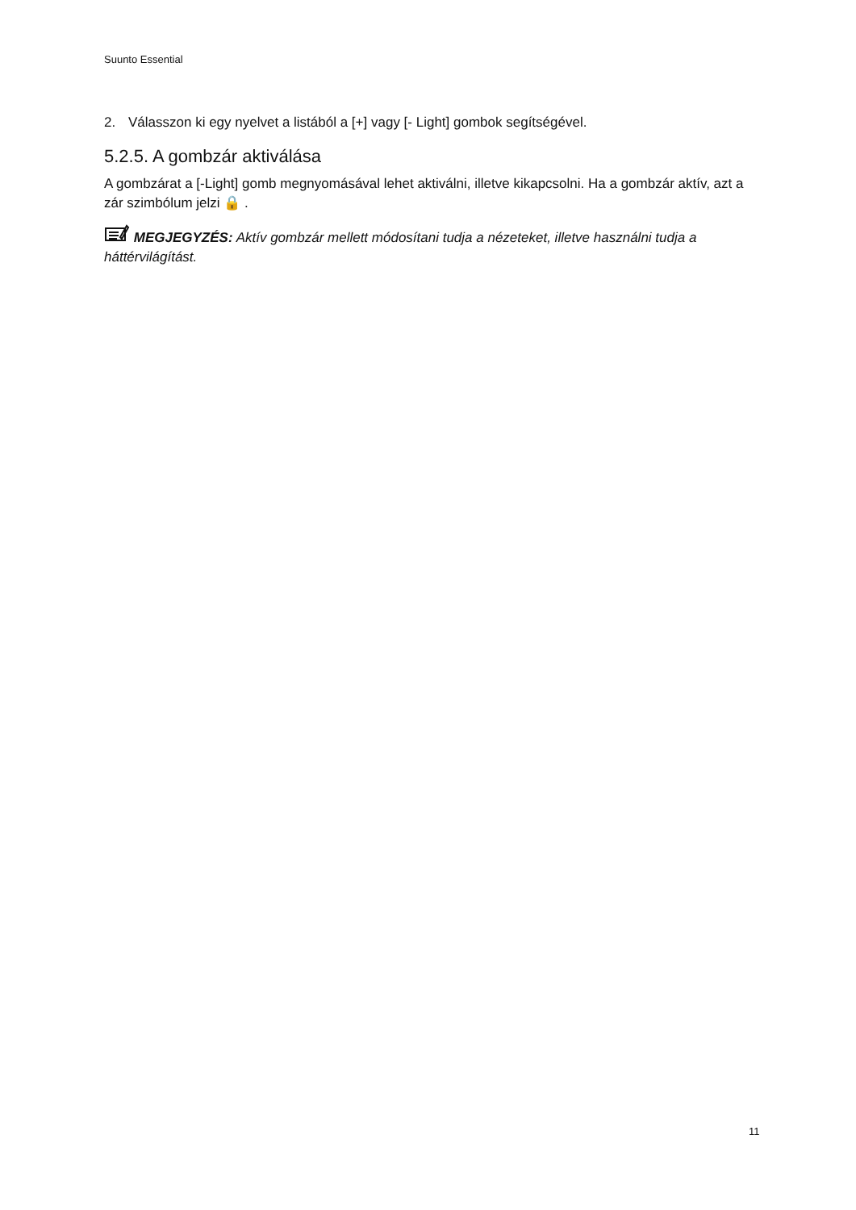Suunto Essential
2. Válasszon ki egy nyelvet a listából a [+] vagy [- Light] gombok segítségével.
5.2.5. A gombzár aktiválása
A gombzárat a [-Light] gomb megnyomásával lehet aktiválni, illetve kikapcsolni. Ha a gombzár aktív, azt a zár szimbólum jelzi 🔒 .
MEGJEGYZÉS: Aktív gombzár mellett módosítani tudja a nézeteket, illetve használni tudja a háttérvilágítást.
11